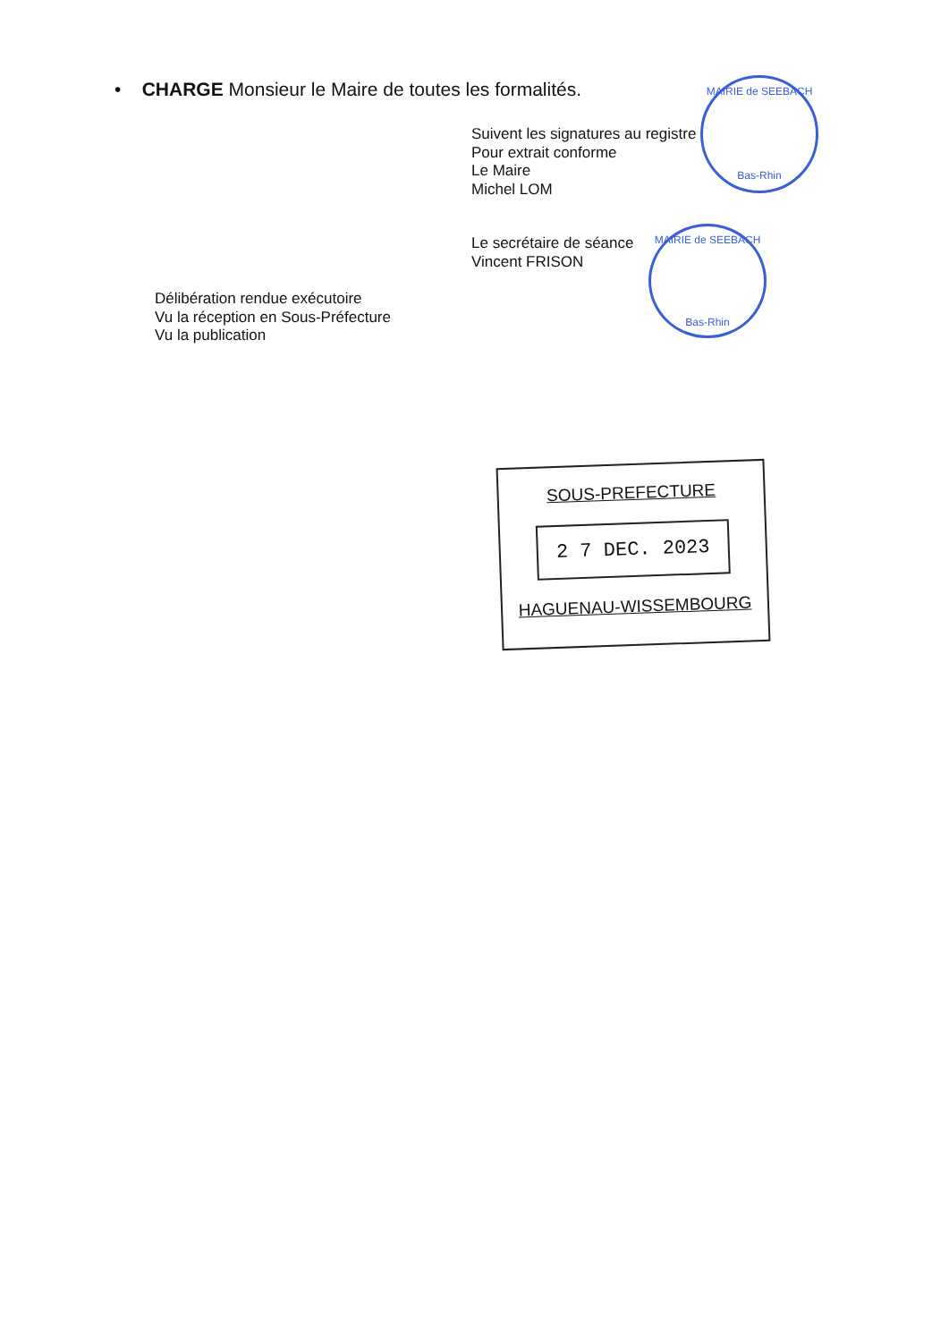• CHARGE Monsieur le Maire de toutes les formalités.
Suivent les signatures au registre
Pour extrait conforme
Le Maire
Michel LOM
MAIRIE de SEEBACH
Bas-Rhin
Le secrétaire de séance
Vincent FRISON
MAIRIE de SEEBACH
Bas-Rhin
Délibération rendue exécutoire
Vu la réception en Sous-Préfecture
Vu la publication
SOUS-PREFECTURE
2 7 DEC. 2023
HAGUENAU-WISSEMBOURG